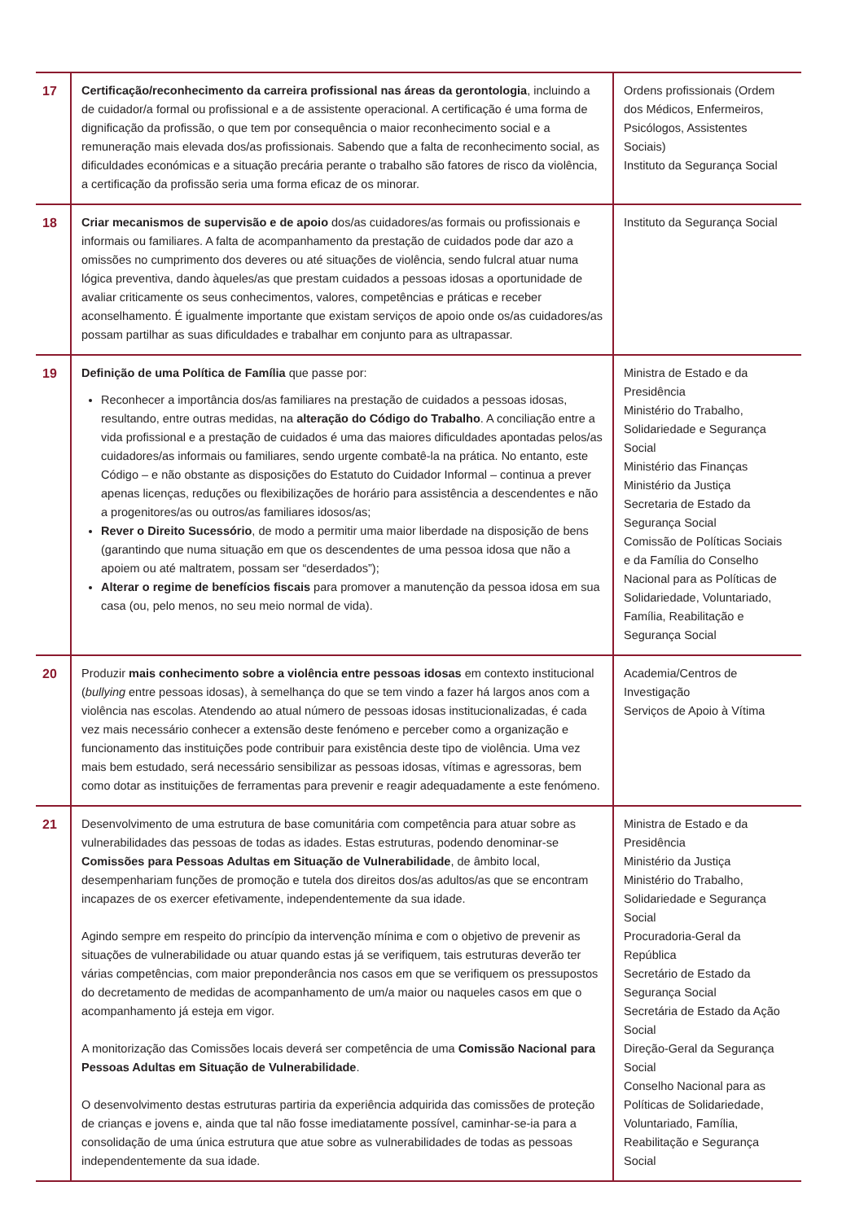| 17 | Certificação/reconhecimento da carreira profissional nas áreas da gerontologia , incluindo a de cuidador/a formal ou profissional e a de assistente operacional. A certificação é uma forma de dignificação da profissão, o que tem por consequência o maior reconhecimento social e a remuneração mais elevada dos/as profissionais. Sabendo que a falta de reconhecimento social, as dificuldades económicas e a situação precária perante o trabalho são fatores de risco da violência, a certificação da profissão seria uma forma eficaz de os minorar. | Ordens profissionais (Ordem dos Médicos, Enfermeiros, Psicólogos, Assistentes Sociais) Instituto da Segurança Social |
| 18 | Criar mecanismos de supervisão e de apoio dos/as cuidadores/as formais ou profissionais e informais ou familiares. A falta de acompanhamento da prestação de cuidados pode dar azo a omissões no cumprimento dos deveres ou até situações de violência, sendo fulcral atuar numa lógica preventiva, dando àqueles/as que prestam cuidados a pessoas idosas a oportunidade de avaliar criticamente os seus conhecimentos, valores, competências e práticas e receber aconselhamento. É igualmente importante que existam serviços de apoio onde os/as cuidadores/as possam partilhar as suas dificuldades e trabalhar em conjunto para as ultrapassar. | Instituto da Segurança Social |
| 19 | Definição de uma Política de Família que passe por: Reconhecer a importância dos/as familiares na prestação de cuidados a pessoas idosas, resultando, entre outras medidas, na alteração do Código do Trabalho . A conciliação entre a vida profissional e a prestação de cuidados é uma das maiores dificuldades apontadas pelos/as cuidadores/as informais ou familiares, sendo urgente combatê-la na prática. No entanto, este Código – e não obstante as disposições do Estatuto do Cuidador Informal – continua a prever apenas licenças, reduções ou flexibilizações de horário para assistência a descendentes e não a progenitores/as ou outros/as familiares idosos/as; Rever o Direito Sucessório , de modo a permitir uma maior liberdade na disposição de bens (garantindo que numa situação em que os descendentes de uma pessoa idosa que não a apoiem ou até maltratem, possam ser “deserdados”); Alterar o regime de benefícios fiscais para promover a manutenção da pessoa idosa em sua casa (ou, pelo menos, no seu meio normal de vida). | Ministra de Estado e da Presidência Ministério do Trabalho, Solidariedade e Segurança Social Ministério das Finanças Ministério da Justiça Secretaria de Estado da Segurança Social Comissão de Políticas Sociais e da Família do Conselho Nacional para as Políticas de Solidariedade, Voluntariado, Família, Reabilitação e Segurança Social |
| 20 | Produzir mais conhecimento sobre a violência entre pessoas idosas em contexto institucional ( bullying entre pessoas idosas), à semelhança do que se tem vindo a fazer há largos anos com a violência nas escolas. Atendendo ao atual número de pessoas idosas institucionalizadas, é cada vez mais necessário conhecer a extensão deste fenómeno e perceber como a organização e funcionamento das instituições pode contribuir para existência deste tipo de violência. Uma vez mais bem estudado, será necessário sensibilizar as pessoas idosas, vítimas e agressoras, bem como dotar as instituições de ferramentas para prevenir e reagir adequadamente a este fenómeno. | Academia/Centros de Investigação Serviços de Apoio à Vítima |
| 21 | Desenvolvimento de uma estrutura de base comunitária com competência para atuar sobre as vulnerabilidades das pessoas de todas as idades. Estas estruturas, podendo denominar-se Comissões para Pessoas Adultas em Situação de Vulnerabilidade , de âmbito local, desempenhariam funções de promoção e tutela dos direitos dos/as adultos/as que se encontram incapazes de os exercer efetivamente, independentemente da sua idade. Agindo sempre em respeito do princípio da intervenção mínima e com o objetivo de prevenir as situações de vulnerabilidade ou atuar quando estas já se verifiquem, tais estruturas deverão ter várias competências, com maior preponderância nos casos em que se verifiquem os pressupostos do decretamento de medidas de acompanhamento de um/a maior ou naqueles casos em que o acompanhamento já esteja em vigor. A monitorização das Comissões locais deverá ser competência de uma Comissão Nacional para Pessoas Adultas em Situação de Vulnerabilidade . O desenvolvimento destas estruturas partiria da experiência adquirida das comissões de proteção de crianças e jovens e, ainda que tal não fosse imediatamente possível, caminhar-se-ia para a consolidação de uma única estrutura que atue sobre as vulnerabilidades de todas as pessoas independentemente da sua idade. | Ministra de Estado e da Presidência Ministério da Justiça Ministério do Trabalho, Solidariedade e Segurança Social Procuradoria-Geral da República Secretário de Estado da Segurança Social Secretária de Estado da Ação Social Direção-Geral da Segurança Social Conselho Nacional para as Políticas de Solidariedade, Voluntariado, Família, Reabilitação e Segurança Social |